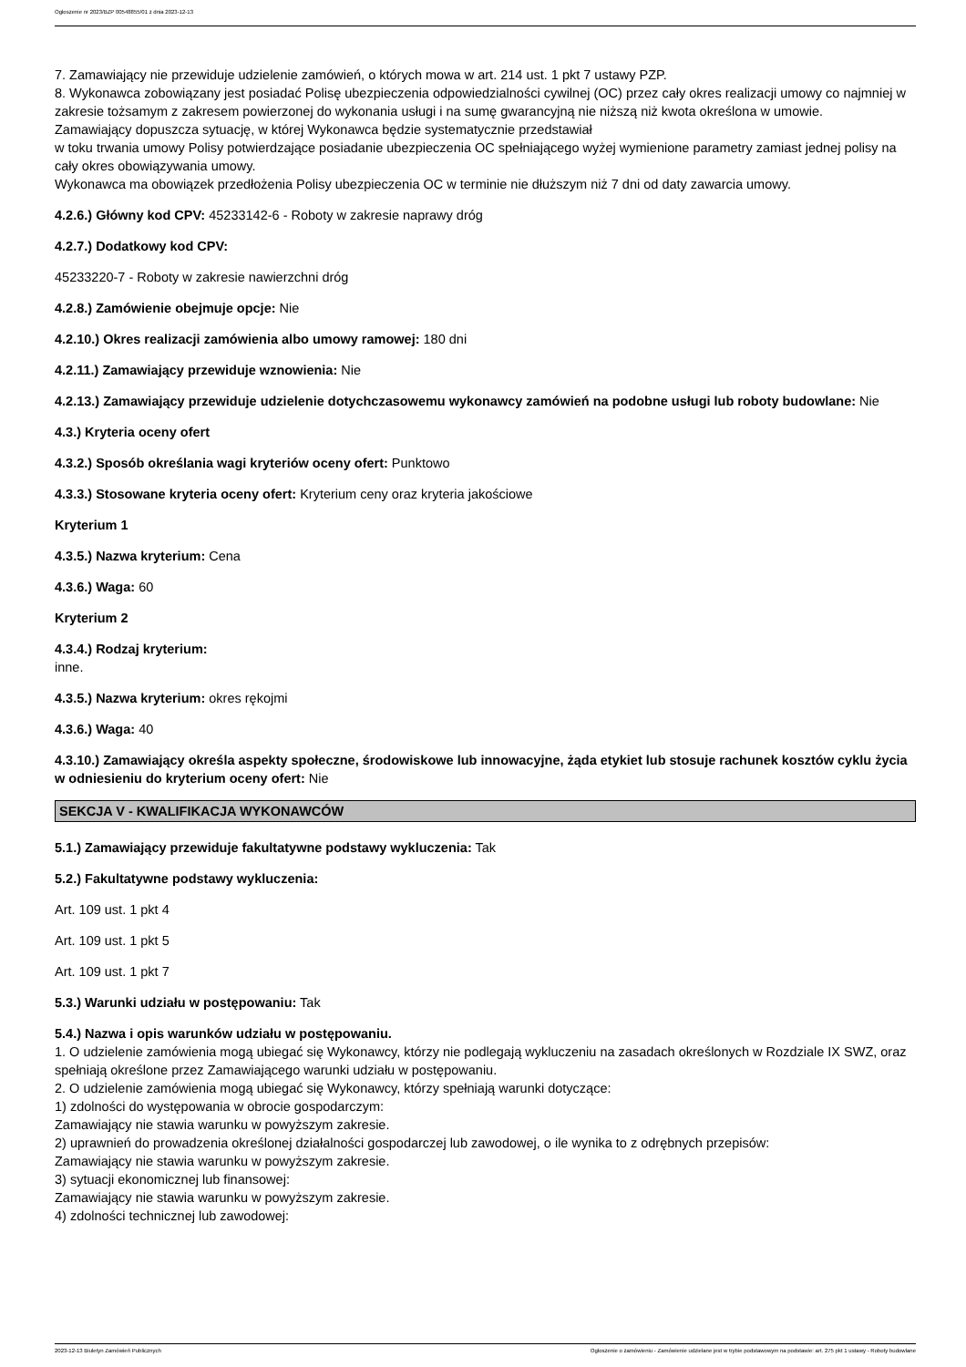Ogłoszenie nr 2023/BZP 00548855/01 z dnia 2023-12-13
7. Zamawiający nie przewiduje udzielenie zamówień, o których mowa w art. 214 ust. 1 pkt 7 ustawy PZP.
8. Wykonawca zobowiązany jest posiadać Polisę ubezpieczenia odpowiedzialności cywilnej (OC) przez cały okres realizacji umowy co najmniej w zakresie tożsamym z zakresem powierzonej do wykonania usługi i na sumę gwarancyjną nie niższą niż kwota określona w umowie.
Zamawiający dopuszcza sytuację, w której Wykonawca będzie systematycznie przedstawiał
w toku trwania umowy Polisy potwierdzające posiadanie ubezpieczenia OC spełniającego wyżej wymienione parametry zamiast jednej polisy na cały okres obowiązywania umowy.
Wykonawca ma obowiązek przedłożenia Polisy ubezpieczenia OC w terminie nie dłuższym niż 7 dni od daty zawarcia umowy.
4.2.6.) Główny kod CPV: 45233142-6 - Roboty w zakresie naprawy dróg
4.2.7.) Dodatkowy kod CPV:
45233220-7 - Roboty w zakresie nawierzchni dróg
4.2.8.) Zamówienie obejmuje opcje: Nie
4.2.10.) Okres realizacji zamówienia albo umowy ramowej: 180 dni
4.2.11.) Zamawiający przewiduje wznowienia: Nie
4.2.13.) Zamawiający przewiduje udzielenie dotychczasowemu wykonawcy zamówień na podobne usługi lub roboty budowlane: Nie
4.3.) Kryteria oceny ofert
4.3.2.) Sposób określania wagi kryteriów oceny ofert: Punktowo
4.3.3.) Stosowane kryteria oceny ofert: Kryterium ceny oraz kryteria jakościowe
Kryterium 1
4.3.5.) Nazwa kryterium: Cena
4.3.6.) Waga: 60
Kryterium 2
4.3.4.) Rodzaj kryterium:
inne.
4.3.5.) Nazwa kryterium: okres rękojmi
4.3.6.) Waga: 40
4.3.10.) Zamawiający określa aspekty społeczne, środowiskowe lub innowacyjne, żąda etykiet lub stosuje rachunek kosztów cyklu życia w odniesieniu do kryterium oceny ofert: Nie
SEKCJA V - KWALIFIKACJA WYKONAWCÓW
5.1.) Zamawiający przewiduje fakultatywne podstawy wykluczenia: Tak
5.2.) Fakultatywne podstawy wykluczenia:
Art. 109 ust. 1 pkt 4
Art. 109 ust. 1 pkt 5
Art. 109 ust. 1 pkt 7
5.3.) Warunki udziału w postępowaniu: Tak
5.4.) Nazwa i opis warunków udziału w postępowaniu.
1. O udzielenie zamówienia mogą ubiegać się Wykonawcy, którzy nie podlegają wykluczeniu na zasadach określonych w Rozdziale IX SWZ, oraz spełniają określone przez Zamawiającego warunki udziału w postępowaniu.
2. O udzielenie zamówienia mogą ubiegać się Wykonawcy, którzy spełniają warunki dotyczące:
1) zdolności do występowania w obrocie gospodarczym:
Zamawiający nie stawia warunku w powyższym zakresie.
2) uprawnień do prowadzenia określonej działalności gospodarczej lub zawodowej, o ile wynika to z odrębnych przepisów:
Zamawiający nie stawia warunku w powyższym zakresie.
3) sytuacji ekonomicznej lub finansowej:
Zamawiający nie stawia warunku w powyższym zakresie.
4) zdolności technicznej lub zawodowej:
2023-12-13 Biuletyn Zamówień Publicznych Ogłoszenie o zamówieniu - Zamówienie udzielane jest w trybie podstawowym na podstawie: art. 275 pkt 1 ustawy - Roboty budowlane